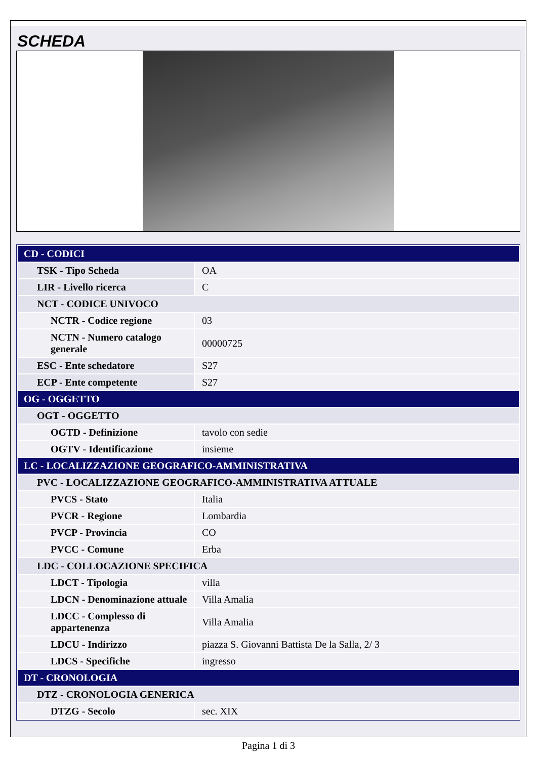SCHEDA
| CD - CODICI | |
| TSK - Tipo Scheda | OA |
| LIR - Livello ricerca | C |
| NCT - CODICE UNIVOCO | |
| NCTR - Codice regione | 03 |
| NCTN - Numero catalogo generale | 00000725 |
| ESC - Ente schedatore | S27 |
| ECP - Ente competente | S27 |
| OG - OGGETTO | |
| OGT - OGGETTO | |
| OGTD - Definizione | tavolo con sedie |
| OGTV - Identificazione | insieme |
| LC - LOCALIZZAZIONE GEOGRAFICO-AMMINISTRATIVA | |
| PVC - LOCALIZZAZIONE GEOGRAFICO-AMMINISTRATIVA ATTUALE | |
| PVCS - Stato | Italia |
| PVCR - Regione | Lombardia |
| PVCP - Provincia | CO |
| PVCC - Comune | Erba |
| LDC - COLLOCAZIONE SPECIFICA | |
| LDCT - Tipologia | villa |
| LDCN - Denominazione attuale | Villa Amalia |
| LDCC - Complesso di appartenenza | Villa Amalia |
| LDCU - Indirizzo | piazza S. Giovanni Battista De la Salla, 2/ 3 |
| LDCS - Specifiche | ingresso |
| DT - CRONOLOGIA | |
| DTZ - CRONOLOGIA GENERICA | |
| DTZG - Secolo | sec. XIX |
Pagina 1 di 3